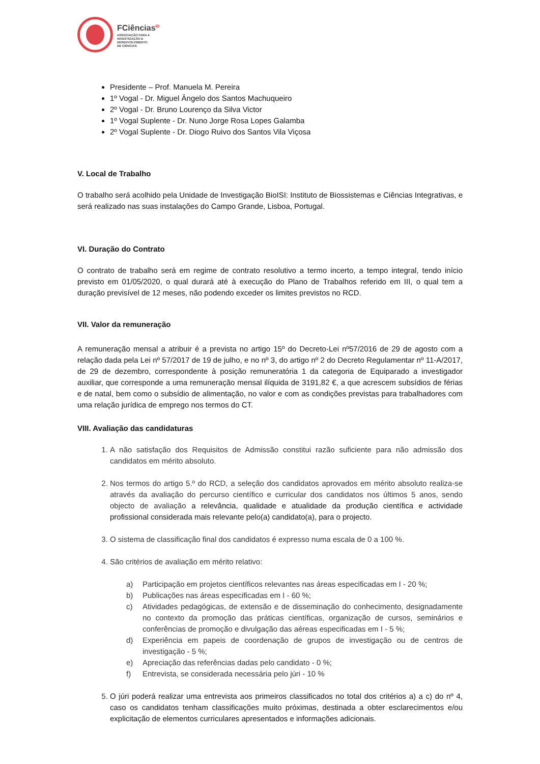FCiências<sup>ID</sup>
ASSOCIAÇÃO PARA A
INVESTIGAÇÃO E
DESENVOLVIMENTO
DE CIÊNCIAS
Presidente – Prof. Manuela M. Pereira
1º Vogal - Dr. Miguel Ângelo dos Santos Machuqueiro
2º Vogal - Dr. Bruno Lourenço da Silva Victor
1º Vogal Suplente - Dr. Nuno Jorge Rosa Lopes Galamba
2º Vogal Suplente - Dr. Diogo Ruivo dos Santos Vila Viçosa
V. Local de Trabalho
O trabalho será acolhido pela Unidade de Investigação BioISI: Instituto de Biossistemas e Ciências Integrativas, e será realizado nas suas instalações do Campo Grande, Lisboa, Portugal.
VI. Duração do Contrato
O contrato de trabalho será em regime de contrato resolutivo a termo incerto, a tempo integral, tendo início previsto em 01/05/2020, o qual durará até à execução do Plano de Trabalhos referido em III, o qual tem a duração previsível de 12 meses, não podendo exceder os limites previstos no RCD.
VII. Valor da remuneração
A remuneração mensal a atribuir é a prevista no artigo 15º do Decreto-Lei nº57/2016 de 29 de agosto com a relação dada pela Lei nº 57/2017 de 19 de julho, e no nº 3, do artigo nº 2 do Decreto Regulamentar nº 11-A/2017, de 29 de dezembro, correspondente à posição remuneratória 1 da categoria de Equiparado a investigador auxiliar, que corresponde a uma remuneração mensal ilíquida de 3191,82 €, a que acrescem subsídios de férias e de natal, bem como o subsídio de alimentação, no valor e com as condições previstas para trabalhadores com uma relação jurídica de emprego nos termos do CT.
VIII. Avaliação das candidaturas
1. A não satisfação dos Requisitos de Admissão constitui razão suficiente para não admissão dos candidatos em mérito absoluto.
2. Nos termos do artigo 5.º do RCD, a seleção dos candidatos aprovados em mérito absoluto realiza-se através da avaliação do percurso científico e curricular dos candidatos nos últimos 5 anos, sendo objecto de avaliação a relevância, qualidade e atualidade da produção científica e actividade profissional considerada mais relevante pelo(a) candidato(a), para o projecto.
3. O sistema de classificação final dos candidatos é expresso numa escala de 0 a 100 %.
4. São critérios de avaliação em mérito relativo:
a) Participação em projetos científicos relevantes nas áreas especificadas em I - 20 %;
b) Publicações nas áreas especificadas em I - 60 %;
c) Atividades pedagógicas, de extensão e de disseminação do conhecimento, designadamente no contexto da promoção das práticas científicas, organização de cursos, seminários e conferências de promoção e divulgação das aéreas especificadas em I - 5 %;
d) Experiência em papeis de coordenação de grupos de investigação ou de centros de investigação - 5 %;
e) Apreciação das referências dadas pelo candidato - 0 %;
f) Entrevista, se considerada necessária pelo júri - 10 %
5. O júri poderá realizar uma entrevista aos primeiros classificados no total dos critérios a) a c) do nº 4, caso os candidatos tenham classificações muito próximas, destinada a obter esclarecimentos e/ou explicitação de elementos curriculares apresentados e informações adicionais.